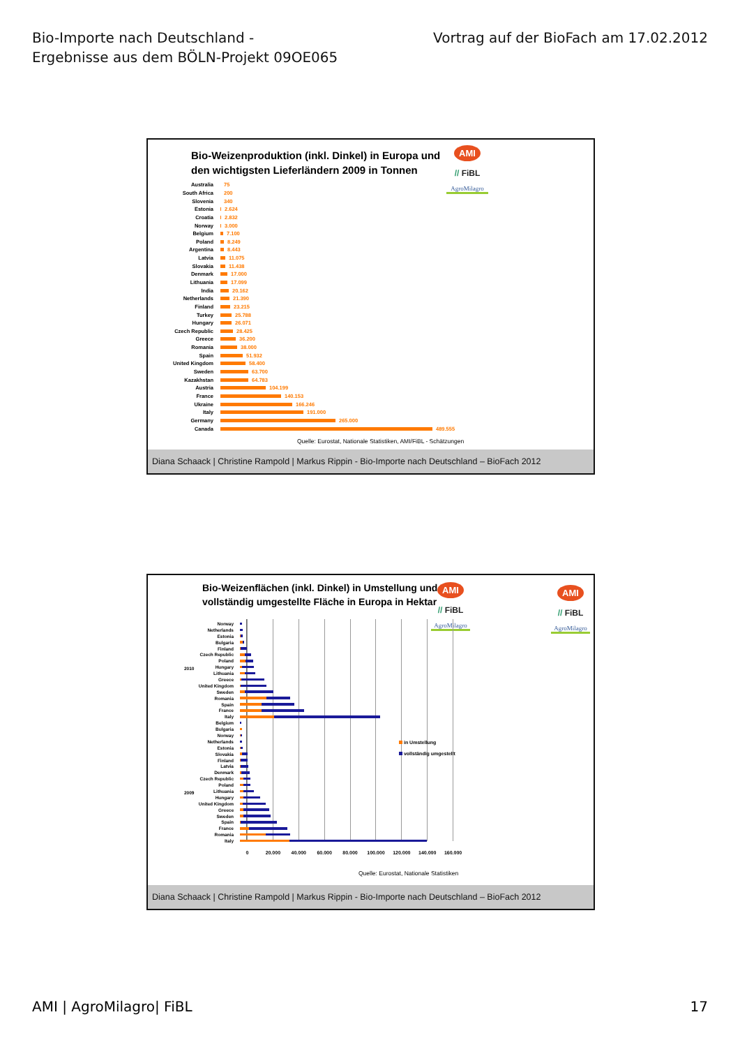Bio-Importe nach Deutschland -
Ergebnisse aus dem BÖLN-Projekt 09OE065
Vortrag auf der BioFach am 17.02.2012
Bio-Weizenproduktion (inkl. Dinkel) in Europa und
den wichtigsten Lieferländern 2009 in Tonnen
AMI
// FiBL
AgroMilagro
Australia 75
South Africa 200
Slovenia 340
Estonia 2.624
Croatia 2.832
Norway 3.000
Belgium 7.100
Poland 8.249
Argentina 8.443
Latvia 11.075
Slovakia 11.438
Denmark 17.000
Lithuania 17.099
India 20.162
Netherlands 21.390
Finland 23.215
Turkey 25.788
Hungary 26.071
Czech Republic 28.425
Greece 36.200
Romania 38.000
Spain 51.932
United Kingdom 58.400
Sweden 63.700
Kazakhstan 64.783
Austria 104.199
France 140.153
Ukraine 166.246
Italy 191.000
Germany 265.000
Canada 489.555
Quelle: Eurostat, Nationale Statistiken, AMI/FiBL - Schätzungen
Diana Schaack | Christine Rampold | Markus Rippin - Bio-Importe nach Deutschland – BioFach 2012
Bio-Weizenflächen (inkl. Dinkel) in Umstellung und
vollständig umgestellte Fläche in Europa in Hektar
AMI
// FiBL
AgroMilagro
AMI
// FiBL
AgroMilagro
2010
2009
Norway
Netherlands
Estonia
Bulgaria
Finland
Czech Republic
Poland
Hungary
Lithuania
Greece
United Kingdom
Sweden
Romania
Spain
France
Italy
Belgium
Bulgaria
Norway
Netherlands
Estonia
Slovakia
Finland
Latvia
Denmark
Czech Republic
Poland
Lithuania
Hungary
United Kingdom
Greece
Sweden
Spain
France
Romania
Italy
in Umstellung
vollständig umgestellt
0 20.000 40.000 60.000 80.000 100.000 120.000 140.000 160.000
Quelle: Eurostat, Nationale Statistiken
Diana Schaack | Christine Rampold | Markus Rippin - Bio-Importe nach Deutschland – BioFach 2012
AMI | AgroMilagro| FiBL 17